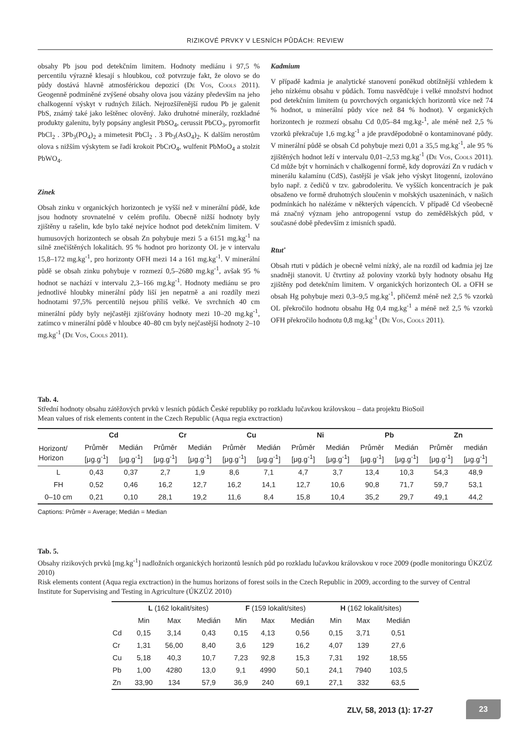RIZIKOVÉ PRVKY V LESNÍCH PŮDÁCH: REVIEW
obsahy Pb jsou pod detekčním limitem. Hodnoty mediánu i 97,5 % percentilu výrazně klesají s hloubkou, což potvrzuje fakt, že olovo se do půdy dostává hlavně atmosférickou depozicí (De Vos, Cools 2011). Geogenně podmíněné zvýšené obsahy olova jsou vázány především na jeho chalkogenní výskyt v rudných žilách. Nejrozšířenější rudou Pb je galenit PbS, známý také jako leštěnec olověný. Jako druhotné minerály, rozkladné produkty galenitu, byly popsány anglesit PbSO<sub>4</sub>, cerussit PbCO<sub>3</sub>, pyromorfit PbCl<sub>2</sub> . 3Pb<sub>3</sub>(PO<sub>4</sub>)<sub>2</sub> a mimetesit PbCl<sub>2</sub> . 3 Pb<sub>3</sub>(AsO<sub>4</sub>)<sub>2</sub>. K dalším nerostům olova s nižším výskytem se řadí krokoit PbCrO<sub>4</sub>, wulfenit PbMoO<sub>4</sub> a stolzit PbWO<sub>4</sub>.
Zinek
Obsah zinku v organických horizontech je vyšší než v minerální půdě, kde jsou hodnoty srovnatelné v celém profilu. Obecně nižší hodnoty byly zjištěny u rašelin, kde bylo také nejvíce hodnot pod detekčním limitem. V humusových horizontech se obsah Zn pohybuje mezi 5 a 6151 mg.kg<sup>-1</sup> na silně znečištěných lokalitách. 95 % hodnot pro horizonty OL je v intervalu 15,8–172 mg.kg<sup>-1</sup>, pro horizonty OFH mezi 14 a 161 mg.kg<sup>-1</sup>. V minerální půdě se obsah zinku pohybuje v rozmezí 0,5–2680 mg.kg<sup>-1</sup>, avšak 95 % hodnot se nachází v intervalu 2,3–166 mg.kg<sup>-1</sup>. Hodnoty mediánu se pro jednotlivé hloubky minerální půdy liší jen nepatrně a ani rozdíly mezi hodnotami 97,5% percentilů nejsou příliš velké. Ve svrchních 40 cm minerální půdy byly nejčastěji zjišťovány hodnoty mezi 10–20 mg.kg<sup>-1</sup>, zatímco v minerální půdě v hloubce 40–80 cm byly nejčastější hodnoty 2–10 mg.kg<sup>-1</sup> (De Vos, Cools 2011).
Kadmium
V případě kadmia je analytické stanovení poněkud obtížnější vzhledem k jeho nízkému obsahu v půdách. Tomu nasvědčuje i velké množství hodnot pod detekčním limitem (u povrchových organických horizontů více než 74 % hodnot, u minerální půdy více než 84 % hodnot). V organických horizontech je rozmezí obsahu Cd 0,05–84 mg.kg-<sup>1</sup>, ale méně než 2,5 % vzorků překračuje 1,6 mg.kg<sup>-1</sup> a jde pravděpodobně o kontaminované půdy. V minerální půdě se obsah Cd pohybuje mezi 0,01 a 35,5 mg.kg<sup>-1</sup>, ale 95 % zjištěných hodnot leží v intervalu 0,01–2,53 mg.kg<sup>-1</sup> (De Vos, Cools 2011). Cd může být v horninách v chalkogenní formě, kdy doprovází Zn v rudách v minerálu kalamínu (CdS), častější je však jeho výskyt litogenní, izolováno bylo např. z čedičů v tzv. gabrodoleritu. Ve vyšších koncentracích je pak obsaženo ve formě druhotných sloučenin v mořských usazeninách, v našich podmínkách ho nalézáme v některých vápencích. V případě Cd všeobecně má značný význam jeho antropogenní vstup do zemědělských půd, v současné době především z imisních spadů.
Rtuť
Obsah rtuti v půdách je obecně velmi nízký, ale na rozdíl od kadmia jej lze snadněji stanovit. U čtvrtiny až poloviny vzorků byly hodnoty obsahu Hg zjištěny pod detekčním limitem. V organických horizontech OL a OFH se obsah Hg pohybuje mezi 0,3–9,5 mg.kg<sup>-1</sup>, přičemž méně než 2,5 % vzorků OL překročilo hodnotu obsahu Hg 0,4 mg.kg<sup>-1</sup> a méně než 2,5 % vzorků OFH překročilo hodnotu 0,8 mg.kg<sup>-1</sup> (De Vos, Cools 2011).
Tab. 4.
Střední hodnoty obsahu zátěžových prvků v lesních půdách České republiky po rozkladu lučavkou královskou – data projektu BioSoil
Mean values of risk elements content in the Czech Republic (Aqua regia exctraction)
| | Cd | | Cr | | Cu | | Ni | | Pb | | Zn | |
| --- | --- | --- | --- | --- | --- | --- | --- | --- | --- | --- | --- | --- |
| Horizont/ Horizon | Průměr [μg.g<sup>-1</sup>] | Medián [μg.g<sup>-1</sup>] | Průměr [μg.g<sup>-1</sup>] | Medián [μg.g<sup>-1</sup>] | Průměr [μg.g<sup>-1</sup>] | Medián [μg.g<sup>-1</sup>] | Průměr [μg.g<sup>-1</sup>] | Medián [μg.g<sup>-1</sup>] | Průměr [μg.g<sup>-1</sup>] | Medián [μg.g<sup>-1</sup>] | Průměr [μg.g<sup>-1</sup>] | medián [μg.g<sup>-1</sup>] |
| L | 0,43 | 0,37 | 2,7 | 1,9 | 8,6 | 7,1 | 4,7 | 3,7 | 13,4 | 10,3 | 54,3 | 48,9 |
| FH | 0,52 | 0,46 | 16,2 | 12,7 | 16,2 | 14,1 | 12,7 | 10,6 | 90,8 | 71,7 | 59,7 | 53,1 |
| 0–10 cm | 0,21 | 0,10 | 28,1 | 19,2 | 11,6 | 8,4 | 15,8 | 10,4 | 35,2 | 29,7 | 49,1 | 44,2 |
Captions: Průměr = Average; Medián = Median
Tab. 5.
Obsahy rizikových prvků [mg.kg<sup>-1</sup>] nadložních organických horizontů lesních půd po rozkladu lučavkou královskou v roce 2009 (podle monitoringu ÚKZÚZ 2010)
Risk elements content (Aqua regia exctraction) in the humus horizons of forest soils in the Czech Republic in 2009, according to the survey of Central Institute for Supervising and Testing in Agriculture (ÚKZÚZ 2010)
| | L (162 lokalit/sites) | | | F (159 lokalit/sites) | | | H (162 lokalit/sites) | | |
| --- | --- | --- | --- | --- | --- | --- | --- | --- | --- |
| | Min | Max | Medián | Min | Max | Medián | Min | Max | Medián |
| Cd | 0,15 | 3,14 | 0,43 | 0,15 | 4,13 | 0,56 | 0,15 | 3,71 | 0,51 |
| Cr | 1,31 | 56,00 | 8,40 | 3,6 | 129 | 16,2 | 4,07 | 139 | 27,6 |
| Cu | 5,18 | 40,3 | 10,7 | 7,23 | 92,8 | 15,3 | 7,31 | 192 | 18,55 |
| Pb | 1,00 | 4280 | 13,0 | 9,1 | 4990 | 50,1 | 24,1 | 7940 | 103,5 |
| Zn | 33,90 | 134 | 57,9 | 36,9 | 240 | 69,1 | 27,1 | 332 | 63,5 |
ZLV, 58, 2013 (1): 17-27
23